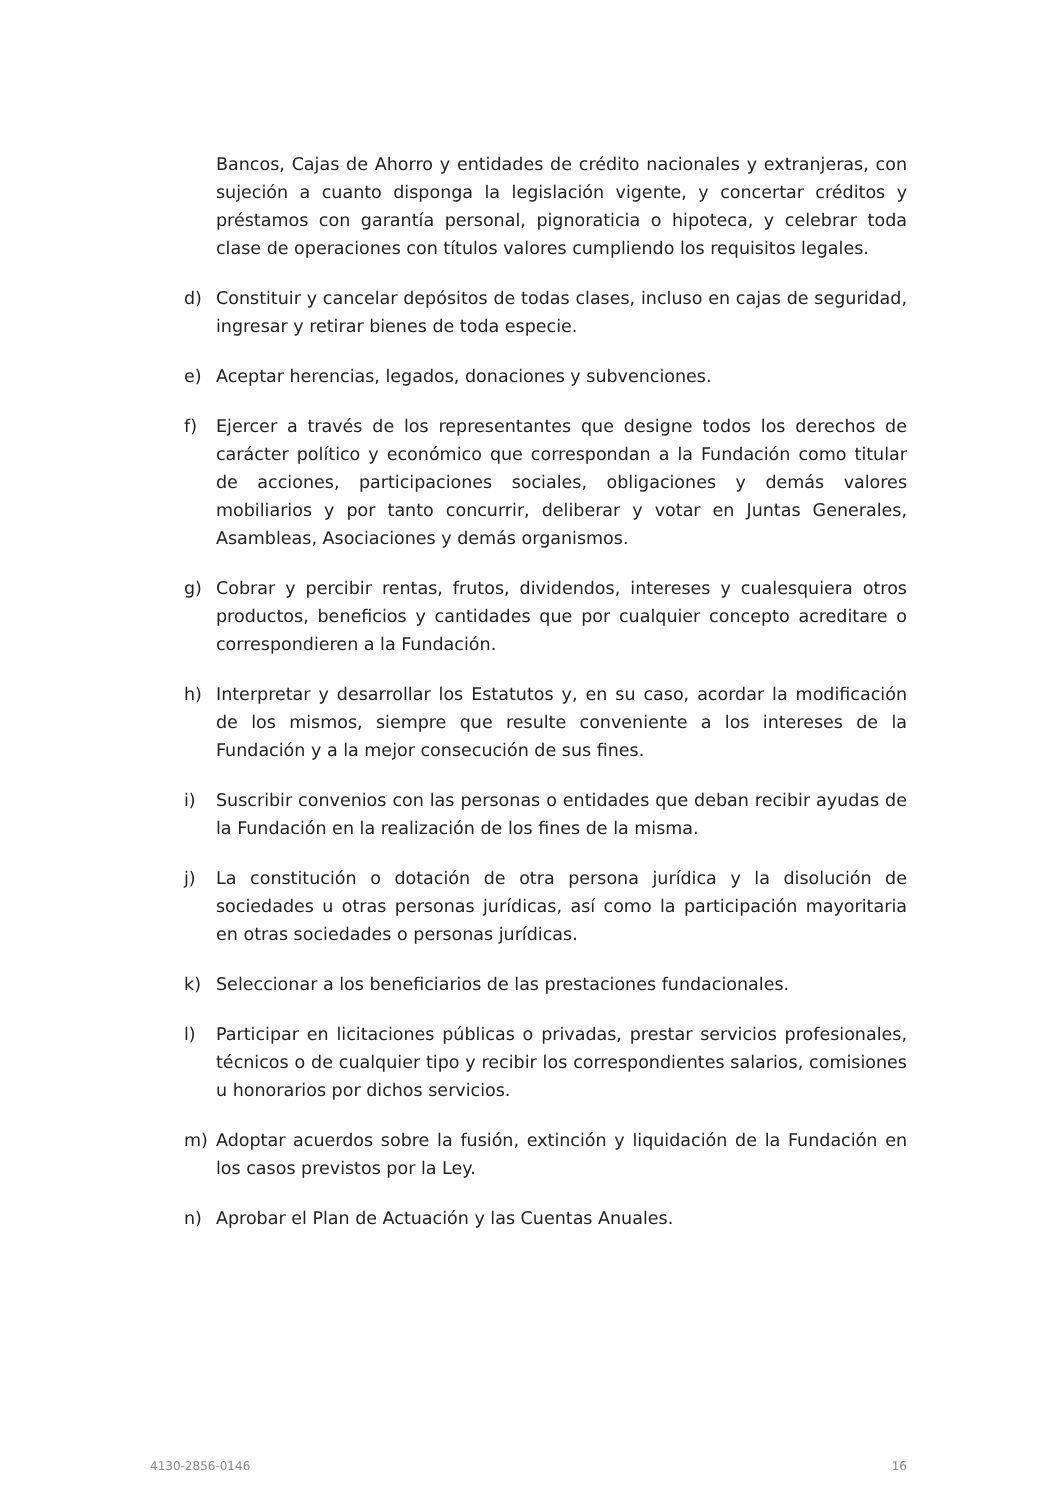Bancos, Cajas de Ahorro y entidades de crédito nacionales y extranjeras, con sujeción a cuanto disponga la legislación vigente, y concertar créditos y préstamos con garantía personal, pignoraticia o hipoteca, y celebrar toda clase de operaciones con títulos valores cumpliendo los requisitos legales.
d) Constituir y cancelar depósitos de todas clases, incluso en cajas de seguridad, ingresar y retirar bienes de toda especie.
e) Aceptar herencias, legados, donaciones y subvenciones.
f) Ejercer a través de los representantes que designe todos los derechos de carácter político y económico que correspondan a la Fundación como titular de acciones, participaciones sociales, obligaciones y demás valores mobiliarios y por tanto concurrir, deliberar y votar en Juntas Generales, Asambleas, Asociaciones y demás organismos.
g) Cobrar y percibir rentas, frutos, dividendos, intereses y cualesquiera otros productos, beneficios y cantidades que por cualquier concepto acreditare o correspondieren a la Fundación.
h) Interpretar y desarrollar los Estatutos y, en su caso, acordar la modificación de los mismos, siempre que resulte conveniente a los intereses de la Fundación y a la mejor consecución de sus fines.
i) Suscribir convenios con las personas o entidades que deban recibir ayudas de la Fundación en la realización de los fines de la misma.
j) La constitución o dotación de otra persona jurídica y la disolución de sociedades u otras personas jurídicas, así como la participación mayoritaria en otras sociedades o personas jurídicas.
k) Seleccionar a los beneficiarios de las prestaciones fundacionales.
l) Participar en licitaciones públicas o privadas, prestar servicios profesionales, técnicos o de cualquier tipo y recibir los correspondientes salarios, comisiones u honorarios por dichos servicios.
m) Adoptar acuerdos sobre la fusión, extinción y liquidación de la Fundación en los casos previstos por la Ley.
n) Aprobar el Plan de Actuación y las Cuentas Anuales.
4130-2856-0146 16